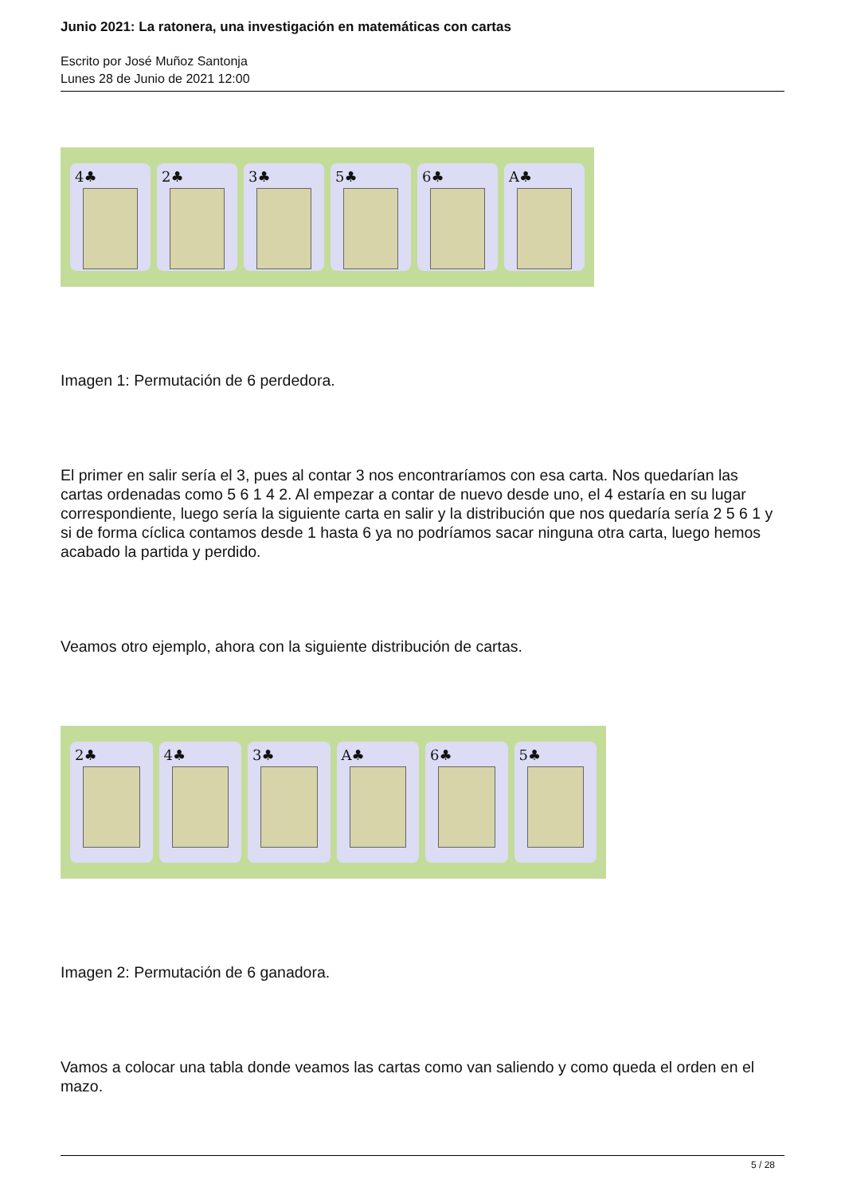Junio 2021: La ratonera, una investigación en matemáticas con cartas
Escrito por José Muñoz Santonja
Lunes 28 de Junio de 2021 12:00
4♣ 2♣ 3♣ 5♣ 6♣ A♣
Imagen 1: Permutación de 6 perdedora.
El primer en salir sería el 3, pues al contar 3 nos encontraríamos con esa carta. Nos quedarían las cartas ordenadas como 5 6 1 4 2. Al empezar a contar de nuevo desde uno, el 4 estaría en su lugar correspondiente, luego sería la siguiente carta en salir y la distribución que nos quedaría sería 2 5 6 1 y si de forma cíclica contamos desde 1 hasta 6 ya no podríamos sacar ninguna otra carta, luego hemos acabado la partida y perdido.
Veamos otro ejemplo, ahora con la siguiente distribución de cartas.
2♣ 4♣ 3♣ A♣ 6♣ 5♣
Imagen 2: Permutación de 6 ganadora.
Vamos a colocar una tabla donde veamos las cartas como van saliendo y como queda el orden en el mazo.
5 / 28